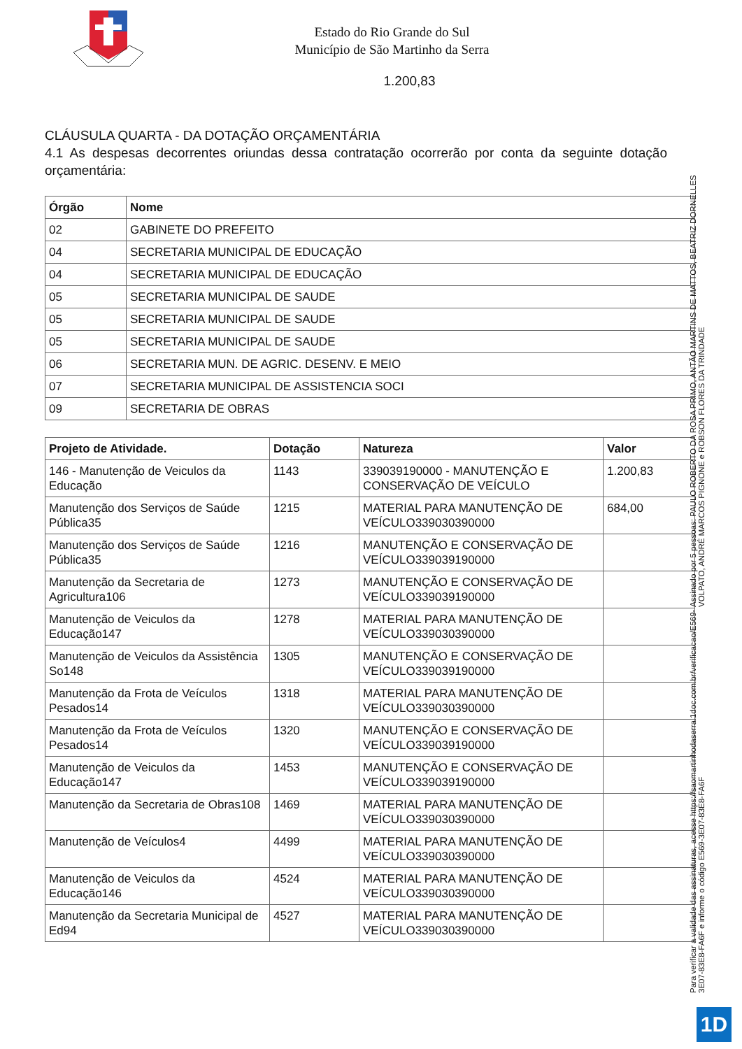Estado do Rio Grande do Sul
Município de São Martinho da Serra
1.200,83
CLÁUSULA QUARTA - DA DOTAÇÃO ORÇAMENTÁRIA
4.1 As despesas decorrentes oriundas dessa contratação ocorrerão por conta da seguinte dotação orçamentária:
| Órgão | Nome |
| --- | --- |
| 02 | GABINETE DO PREFEITO |
| 04 | SECRETARIA MUNICIPAL DE EDUCAÇÃO |
| 04 | SECRETARIA MUNICIPAL DE EDUCAÇÃO |
| 05 | SECRETARIA MUNICIPAL DE SAUDE |
| 05 | SECRETARIA MUNICIPAL DE SAUDE |
| 05 | SECRETARIA MUNICIPAL DE SAUDE |
| 06 | SECRETARIA MUN. DE AGRIC. DESENV. E MEIO |
| 07 | SECRETARIA MUNICIPAL DE ASSISTENCIA SOCI |
| 09 | SECRETARIA DE OBRAS |
| Projeto de Atividade. | Dotação | Natureza | Valor |
| --- | --- | --- | --- |
| 146 - Manutenção de Veiculos da Educação | 1143 | 339039190000 - MANUTENÇÃO E CONSERVAÇÃO DE VEÍCULO | 1.200,83 |
| Manutenção dos Serviços de Saúde Pública35 | 1215 | MATERIAL PARA MANUTENÇÃO DE VEÍCULO339030390000 | 684,00 |
| Manutenção dos Serviços de Saúde Pública35 | 1216 | MANUTENÇÃO E CONSERVAÇÃO DE VEÍCULO339039190000 | |
| Manutenção da Secretaria de Agricultura106 | 1273 | MANUTENÇÃO E CONSERVAÇÃO DE VEÍCULO339039190000 | |
| Manutenção de Veiculos da Educação147 | 1278 | MATERIAL PARA MANUTENÇÃO DE VEÍCULO339030390000 | |
| Manutenção de Veiculos da Assistência So148 | 1305 | MANUTENÇÃO E CONSERVAÇÃO DE VEÍCULO339039190000 | |
| Manutenção da Frota de Veículos Pesados14 | 1318 | MATERIAL PARA MANUTENÇÃO DE VEÍCULO339030390000 | |
| Manutenção da Frota de Veículos Pesados14 | 1320 | MANUTENÇÃO E CONSERVAÇÃO DE VEÍCULO339039190000 | |
| Manutenção de Veiculos da Educação147 | 1453 | MANUTENÇÃO E CONSERVAÇÃO DE VEÍCULO339039190000 | |
| Manutenção da Secretaria de Obras108 | 1469 | MATERIAL PARA MANUTENÇÃO DE VEÍCULO339030390000 | |
| Manutenção de Veículos4 | 4499 | MATERIAL PARA MANUTENÇÃO DE VEÍCULO339030390000 | |
| Manutenção de Veiculos da Educação146 | 4524 | MATERIAL PARA MANUTENÇÃO DE VEÍCULO339030390000 | |
| Manutenção da Secretaria Municipal de Ed94 | 4527 | MATERIAL PARA MANUTENÇÃO DE VEÍCULO339030390000 | |
Para verificar a validade das assinaturas, acesse https://saomartinhodaserra.1doc.com.br/verificacao/E569-3E07-83E8-FA6F e informe o código E569-3E07-83E8-FA6F
Assinado por 5 pessoas: PAULO ROBERTO DA ROSA PRIMO, ANTÃO MARTINS DE MATTOS, BEATRIZ DORNELLES VOLPATO, ANDRÉ MARCOS PIGNONE e ROBSON FLORES DA TRINDADE
1D